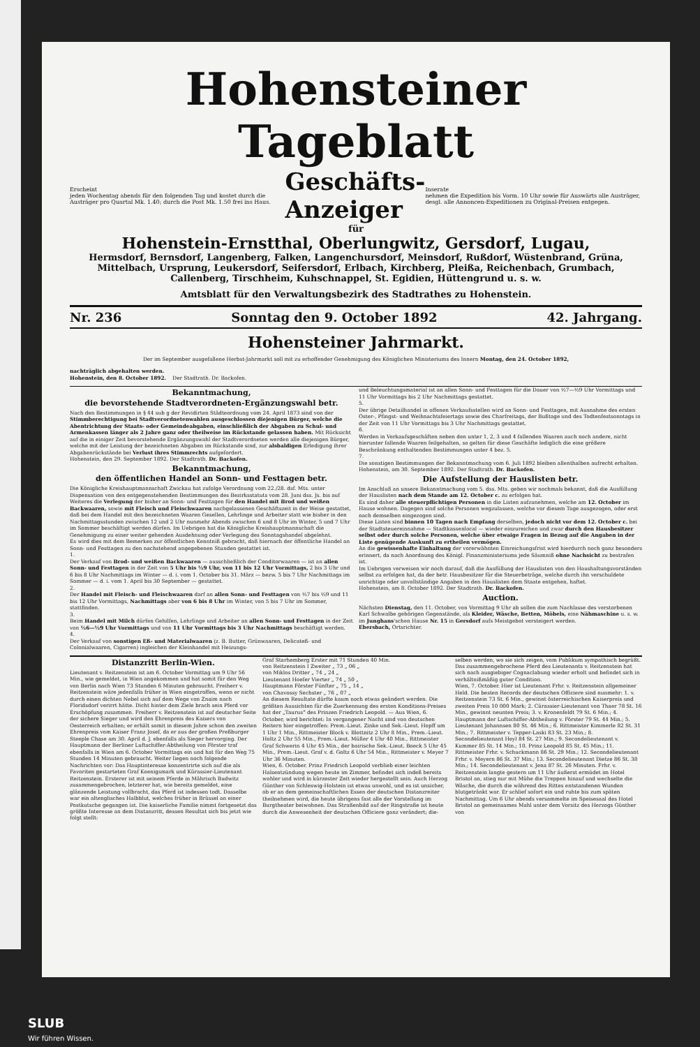Hohensteiner Tageblatt
Erscheint
jeden Wochentag abends für den folgenden Tag und kostet durch die Austräger pro Quartal Mk. 1.40; durch die Post Mk. 1.50 frei ins Haus.
Geschäfts-Anzeiger
Inserate
nehmen die Expedition bis Vorm. 10 Uhr sowie für Auswärts alle Austräger, desgl. alle Annoncen-Expeditionen zu Original-Preisen entgegen.
für
Hohenstein-Ernstthal, Oberlungwitz, Gersdorf, Lugau,
Hermsdorf, Bernsdorf, Langenberg, Falken, Langenchursdorf, Meinsdorf, Rußdorf, Wüstenbrand, Grüna, Mittelbach, Ursprung, Leukersdorf, Seifersdorf, Erlbach, Kirchberg, Pleißa, Reichenbach, Grumbach, Callenberg, Tirschheim, Kuhschnappel, St. Egidien, Hüttengrund u. s. w.
Amtsblatt für den Verwaltungsbezirk des Stadtrathes zu Hohenstein.
Nr. 236 Sonntag den 9. October 1892 42. Jahrgang.
Hohensteiner Jahrmarkt.
Der im September ausgefallene Herbst-Jahrmarkt soll mit zu erhoffender Genehmigung des Königlichen Ministeriums des Innern Montag, den 24. October 1892,
nachträglich abgehalten werden.
Hohenstein, den 8. October 1892. Der Stadtrath. Dr. Backofen.
Bekanntmachung,
die bevorstehende Stadtverordneten-Ergänzungswahl betr.
Nach den Bestimmungen in § 44 sub g der Revidirten Städteordnung vom 24. April 1873 sind von der Stimmberechtigung bei Stadtverordnetenwahlen ausgeschlossen diejenigen Bürger, welche die Abentrichtung der Staats- oder Gemeindeabgaben, einschließlich der Abgaben zu Schul- und Armenkassen länger als 2 Jahre ganz oder theilweise im Rückstande gelassen haben. Mit Rücksicht auf die in einiger Zeit bevorstehende Ergänzungswahl der Stadtverordneten werden alle diejenigen Bürger, welche mit der Leistung der bezeichneten Abgaben im Rückstande sind, zur alsbaldigen Erledigung ihrer Abgabenrückstände bei Verlust ihres Stimmrechts aufgefordert.
Hohenstein, den 29. September 1892. Der Stadtrath. Dr. Backofen.
Bekanntmachung,
den öffentlichen Handel an Sonn- und Festtagen betr.
Die Königliche Kreishauptmannschaft Zwickau hat zufolge Verordnung vom 22./28. dsf. Mts. unter Dispensation von den entgegenstehenden Bestimmungen des Bezirksstatuts vom 28. Juni dss. Js. bis auf Weiteres die Verlegung der bisher an Sonn- und Festtagen für den Handel mit Brod und weißen Backwaaren, sowie mit Fleisch und Fleischwaaren nachgelassenen Geschäftszeit in der Weise gestattet, daß bei dem Handel mit den bezeichneten Waaren Gesellen, Lehrlinge und Arbeiter statt wie bisher in den Nachmittagsstunden zwischen 12 und 2 Uhr nunmehr Abends zwischen 6 und 8 Uhr im Winter, 5 und 7 Uhr im Sommer beschäftigt werden dürfen. Im Uebrigen hat die Königliche Kreishauptmannschaft die Genehmigung zu einer weiter gehenden Ausdehnung oder Verlegung des Sonntagshandel abgelehnt.
Es wird dies mit dem Bemerken zur öffentlichen Kenntniß gebracht, daß hiernach der öffentliche Handel an Sonn- und Festtagen zu den nachstehend angegebenen Stunden gestattet ist.
1.
Der Verkauf von Brod- und weißen Backwaaren — ausschließlich der Conditorwaaren — ist an allen Sonn- und Festtagen in der Zeit von 5 Uhr bis ½9 Uhr, von 11 bis 12 Uhr Vormittags, 2 bis 3 Uhr und 6 bis 8 Uhr Nachmittags im Winter — d. i. vom 1. October bis 31. März — bezw. 5 bis 7 Uhr Nachmittags im Sommer — d. i. vom 1. April bis 30 September — gestattet.
2.
Der Handel mit Fleisch- und Fleischwaaren darf an allen Sonn- und Festtagen von ½7 bis ½9 und 11 bis 12 Uhr Vormittags, Nachmittags aber von 6 bis 8 Uhr im Winter, von 5 bis 7 Uhr im Sommer, stattfinden.
3.
Beim Handel mit Milch dürfen Gehilfen, Lehrlinge und Arbeiter an allen Sonn- und Festtagen in der Zeit von ½6—½9 Uhr Vormittags und von 11 Uhr Vormittags bis 3 Uhr Nachmittags beschäftigt werden.
4.
Der Verkauf von sonstigen Eß- und Materialwaaren (z. B. Butter, Grünwaaren, Delicateß- und Colonialwaaren, Cigarren) ingleichen der Kleinhandel mit Heizungs-
und Beleuchtungsmaterial ist an allen Sonn- und Festtagen für die Dauer von ½7—½9 Uhr Vormittags und 11 Uhr Vormittags bis 2 Uhr Nachmittags gestattet.
5.
Der übrige Detailhandel in offenen Verkaufsstellen wird an Sonn- und Festtagen, mit Ausnahme des ersten Oster-, Pfingst- und Weihnachtsfeiertags sowie des Charfreitags, der Bußtage und des Todtenfestsonntags in der Zeit von 11 Uhr Vormittags bis 3 Uhr Nachmittags gestattet.
6.
Werden in Verkaufsgeschäften neben den unter 1, 2, 3 und 4 fallenden Waaren auch noch andere, nicht hierunter fallende Waaren feilgehalten, so gelten für diese Geschäfte lediglich die eine größere Beschränkung enthaltenden Bestimmungen unter 4 bez. 5.
7.
Die sonstigen Bestimmungen der Bekanntmachung vom 6. Juli 1892 bleiben allenthalben aufrecht erhalten.
Hohenstein, am 30. September 1892. Der Stadtrath. Dr. Backofen.
Die Aufstellung der Hauslisten betr.
Im Anschluß an unsere Bekanntmachung vom 5. dss. Mts. geben wir nochmals bekannt, daß die Ausfüllung der Hauslisten nach dem Stande am 12. October c. zu erfolgen hat.
Es sind daher alle steuerpflichtigen Personen in die Listen aufzunehmen, welche am 12. October im Hause wohnen. Dagegen sind solche Personen wegzulassen, welche vor diesem Tage ausgezogen, oder erst nach demselben eingezogen sind.
Diese Listen sind binnen 10 Tagen nach Empfang derselben, jedoch nicht vor dem 12. October c. bei der Stadtsteuereinnahme — Stadtkassenlocal — wieder einzureichen und zwar durch den Hausbesitzer selbst oder durch solche Personen, welche über etwaige Fragen in Bezug auf die Angaben in der Liste genügende Auskunft zu ertheilen vermögen.
An die gewissenhafte Einhaltung der vorerwähnten Einreichungsfrist wird hierdurch noch ganz besonders erinnert, da nach Anordnung des Königl. Finanzministeriums jede Säumniß ohne Nachsicht zu bestrafen ist.
Im Uebrigen verweisen wir noch darauf, daß die Ausfüllung der Hauslisten von den Haushaltungsvorständen selbst zu erfolgen hat, da der betr. Hausbesitzer für die Steuerbeträge, welche durch ihn verschuldete unrichtige oder unvollständige Angaben in den Hauslisten dem Staate entgehen, haftet.
Hohenstein, am 8. October 1892. Der Stadtrath. Dr. Backofen.
Auction.
Nächsten Dienstag, den 11. October, von Vormittag 9 Uhr ab sollen die zum Nachlasse des verstorbenen Karl Schwalbe gehörigen Gegenstände, als Kleider, Wäsche, Betten, Möbels, eine Nähmaschine u. s. w. im Junghans'schen Hause Nr. 15 in Gersdorf aufs Meistgebot versteigert werden.
Ebersbach, Ortsrichter.
Distanzritt Berlin-Wien.
Lieutenant v. Reitzenstein ist am 6. October Vormittag um 9 Uhr 56 Min., wie gemeldet, in Wien angekommen und hat somit für den Weg von Berlin nach Wien 73 Stunden 6 Minuten gebraucht. Freiherr v. Reitzenstein wäre jedenfalls früher in Wien eingetroffen, wenn er nicht durch einen dichten Nebel sich auf dem Wege von Znaim nach Floridsdorf verirrt hätte. Dicht hinter dem Ziele brach sein Pferd vor Erschöpfung zusammen. Freiherr v. Reitzenstein ist auf deutscher Seite der sichere Sieger und wird den Ehrenpreis des Kaisers von Oesterreich erhalten; er erhält somit in diesem Jahre schon den zweiten Ehrenpreis vom Kaiser Franz Josef, da er aus der großen Preßburger Steeple Chase am 30. April d. J. ebenfalls als Sieger hervorging. Der Hauptmann der Berliner Luftschiffer-Abtheilung von Förster traf ebenfalls in Wien am 6. October Vormittags ein und hat für den Weg 75 Stunden 14 Minuten gebraucht. Weiter liegen noch folgende Nachrichten vor: Das Hauptinteresse konzentrirte sich auf die als Favoriten gestarteten Graf Koenigsmark und Kürassier-Lieutenant Reitzenstein. Ersterer ist mit seinem Pferde in Mährisch Budwitz zusammengebrochen, letzterer hat, wie bereits gemeldet, eine glänzende Leistung vollbracht, das Pferd ist indessen todt. Dasselbe war ein altenglisches Halbblut, welches früher in Brüssel an einer Postkutsche gegangen ist. Die kaiserliche Familie nimmt fortgesetzt das größte Interesse an dem Distanzritt, dessen Resultat sich bis jetzt wie folgt stellt:
Graf Starhemberg Erster mit 71 Stunden 40 Min.
von Reitzenstein I Zweiter „ 73 „ 06 „
von Miklos Dritter „ 74 „ 24 „
Lieutenant Hoefer Vierter „ 74 „ 50 „
Hauptmann Förster Fünfter „ 75 „ 14 „
von Chavossy Sechster „ 76 „ 07 „
An diesem Resultate dürfte kaum noch etwas geändert werden. Die größten Aussichten für die Zuerkennung des ersten Konditions-Preises hat der „Taurus“ des Prinzen Friedrich Leopold. — Aus Wien, 6. October, wird berichtet: In vergangener Nacht sind von deutschen Reitern hier eingetroffen: Prem.-Lieut. Zinke und Sek.-Lieut. Hopff um 1 Uhr 1 Min., Rittmeister Block v. Blottnitz 2 Uhr 8 Min., Prem.-Lieut. Holtz 2 Uhr 55 Min., Prem.-Lieut. Müller 4 Uhr 40 Min., Rittmeister Graf Schwerin 4 Uhr 45 Min., der bairische Sek.-Lieut. Boeck 5 Uhr 45 Min., Prem.-Lieut. Graf v. d. Goltz 6 Uhr 54 Min., Rittmeister v. Meyer 7 Uhr 36 Minuten.
Wien, 6. October. Prinz Friedrich Leopold verblieb einer leichten Halsentzündung wegen heute im Zimmer, befindet sich indeß bereits wohler und wird in kürzester Zeit wieder hergestellt sein. Auch Herzog Günther von Schleswig-Holstein ist etwas unwohl, und es ist unsicher, ob er an dem gemeinschaftlichen Essen der deutschen Distanzreiter theilnehmen wird, die heute übrigens fast alle der Vorstellung im Burgtheater beiwohnen. Das Straßenbild auf der Ringstraße ist heute durch die Anwesenheit der deutschen Officiere ganz verändert; die-
selben werden, wo sie sich zeigen, vom Publikum sympathisch begrüßt. Das zusammengebrochene Pferd des Lieutenants v. Reitzenstein hat sich nach ausgiebiger Cognaclabung wieder erholt und befindet sich in verhältnißmäßig guter Condition.
Wien, 7. October. Hier ist Lieutenant Frhr. v. Reitzenstein allgemeiner Held. Die besten Records der deutschen Officiere sind nunmehr: 1. v. Reitzenstein 73 St. 6 Min., gewinnt österreichischen Kaiserpreis und zweiten Preis 10 000 Mark; 2. Cürassier-Lieutenant von Thaer 78 St. 16 Min., gewinnt neunten Preis; 3. v. Kronenfeldt 79 St. 6 Min.; 4. Hauptmann der Luftschiffer-Abtheilung v. Förster 79 St. 44 Min.; 5. Lieutenant Johannsen 80 St. 46 Min.; 6. Rittmeister Kimmerle 82 St. 31 Min.; 7. Rittmeister v. Tepper-Laski 83 St. 23 Min.; 8. Secondelieutenant Heyl 84 St. 27 Min.; 9. Secondelieutenant v. Kummer 85 St. 14 Min.; 10. Prinz Leopold 85 St. 45 Min.; 11. Rittmeister Frhr. v. Schuckmann 86 St. 29 Min.; 12. Secondelieutenant Frhr. v. Meyern 86 St. 37 Min.; 13. Secondelieutenant Dietze 86 St. 38 Min.; 14. Secondelieutenant v. Jena 87 St. 26 Minuten. Frhr. v. Reitzenstein langte gestern um 11 Uhr äußerst ermüdet im Hotel Bristol an, stieg nur mit Mühe die Treppen hinauf und wechselte die Wäsche, die durch die während des Rittes entstandenen Wunden blutgetränkt war. Er schlief sofort ein und ruhte bis zum späten Nachmittag. Um 6 Uhr abends versammelte im Speisesaal des Hotel Bristol an gemeinsames Mahl unter dem Vorsitz des Herzogs Günther von
SLUB
Wir führen Wissen.